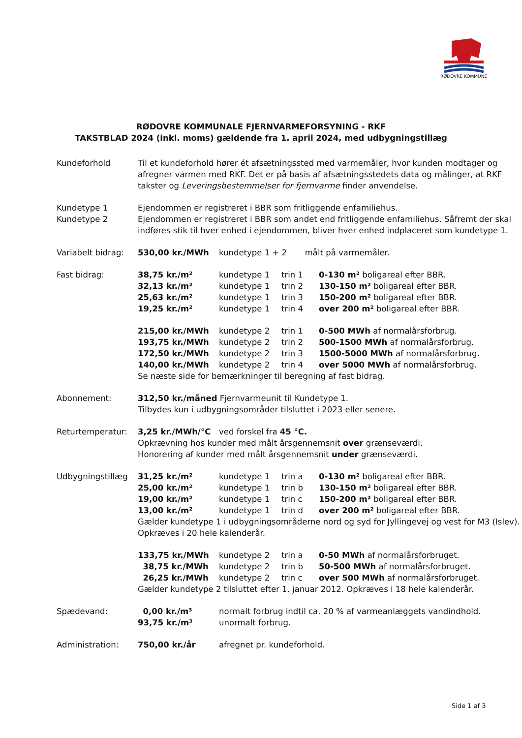RØDOVRE KOMMUNE
RØDOVRE KOMMUNALE FJERNVARMEFORSYNING - RKF
TAKSTBLAD 2024 (inkl. moms) gældende fra 1. april 2024, med udbygningstillæg
| Kundeforhold | Til et kundeforhold hører ét afsætningssted med varmemåler, hvor kunden modtager og afregner varmen med RKF. Det er på basis af afsætningsstedets data og målinger, at RKF takster og Leveringsbestemmelser for fjernvarme finder anvendelse. | | | |
| Kundetype 1 | Ejendommen er registreret i BBR som fritliggende enfamiliehus. | | | |
| Kundetype 2 | Ejendommen er registreret i BBR som andet end fritliggende enfamiliehus. Såfremt der skal indføres stik til hver enhed i ejendommen, bliver hver enhed indplaceret som kundetype 1. | | | |
| Variabelt bidrag: | 530,00 kr./MWh | kundetype 1 + 2 målt på varmemåler. | | |
| Fast bidrag: | 38,75 kr./m² | kundetype 1 | trin 1 | 0-130 m² boligareal efter BBR. |
| | 32,13 kr./m² | kundetype 1 | trin 2 | 130-150 m² boligareal efter BBR. |
| | 25,63 kr./m² | kundetype 1 | trin 3 | 150-200 m² boligareal efter BBR. |
| | 19,25 kr./m² | kundetype 1 | trin 4 | over 200 m² boligareal efter BBR. |
| | 215,00 kr./MWh | kundetype 2 | trin 1 | 0-500 MWh af normalårsforbrug. |
| | 193,75 kr./MWh | kundetype 2 | trin 2 | 500-1500 MWh af normalårsforbrug. |
| | 172,50 kr./MWh | kundetype 2 | trin 3 | 1500-5000 MWh af normalårsforbrug. |
| | 140,00 kr./MWh | kundetype 2 | trin 4 | over 5000 MWh af normalårsforbrug. |
| | Se næste side for bemærkninger til beregning af fast bidrag. | | | |
| Abonnement: | 312,50 kr./måned Fjernvarmeunit til Kundetype 1. Tilbydes kun i udbygningsområder tilsluttet i 2023 eller senere. | | | |
| Returtemperatur: | 3,25 kr./MWh/°C | ved forskel fra 45 °C. | | |
| | Opkrævning hos kunder med målt årsgennemsnit over grænseværdi. Honorering af kunder med målt årsgennemsnit under grænseværdi. | | | |
| Udbygningstillæg | 31,25 kr./m² | kundetype 1 | trin a | 0-130 m² boligareal efter BBR. |
| | 25,00 kr./m² | kundetype 1 | trin b | 130-150 m² boligareal efter BBR. |
| | 19,00 kr./m² | kundetype 1 | trin c | 150-200 m² boligareal efter BBR. |
| | 13,00 kr./m² | kundetype 1 | trin d | over 200 m² boligareal efter BBR. |
| | Gælder kundetype 1 i udbygningsområderne nord og syd for Jyllingevej og vest for M3 (Islev). Opkræves i 20 hele kalenderår. | | | |
| | 133,75 kr./MWh | kundetype 2 | trin a | 0-50 MWh af normalårsforbruget. |
| | 38,75 kr./MWh | kundetype 2 | trin b | 50-500 MWh af normalårsforbruget. |
| | 26,25 kr./MWh | kundetype 2 | trin c | over 500 MWh af normalårsforbruget. |
| | Gælder kundetype 2 tilsluttet efter 1. januar 2012. Opkræves i 18 hele kalenderår. | | | |
| Spædevand: | 0,00 kr./m³ | normalt forbrug indtil ca. 20 % af varmeanlæggets vandindhold. | | |
| | 93,75 kr./m³ | unormalt forbrug. | | |
| Administration: | 750,00 kr./år | afregnet pr. kundeforhold. | | |
Side 1 af 3